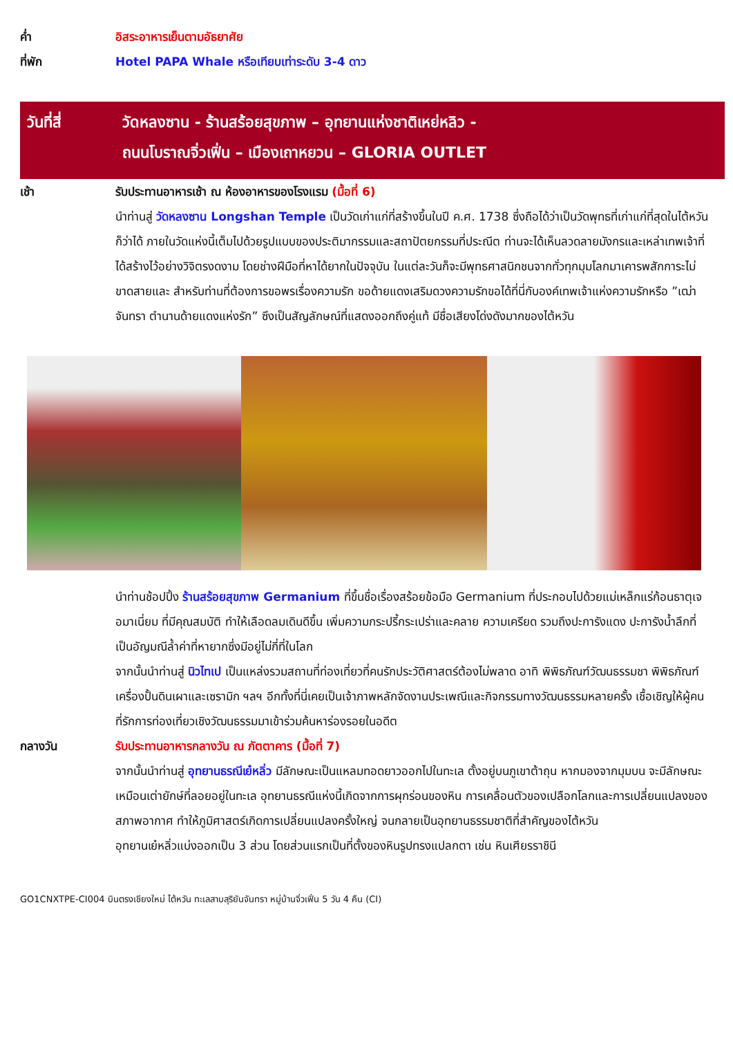ค่ำ อิสระอาหารเย็นตามอัธยาศัย
ที่พัก Hotel PAPA Whale หรือเทียบเท่าระดับ 3-4 ดาว
วันที่สี่ วัดหลงซาน - ร้านสร้อยสุขภาพ – อุทยานแห่งชาติเหย่หลิว -
ถนนโบราณจิ่วเฟิ่น – เมืองเถาหยวน – GLORIA OUTLET
เช้า รับประทานอาหารเช้า ณ ห้องอาหารของโรงแรม (มื้อที่ 6)
นำท่านสู่ วัดหลงซาน Longshan Temple เป็นวัดเก่าแก่ที่สร้างขึ้นในปี ค.ศ. 1738 ซึ่งถือได้ว่าเป็นวัดพุทธที่เก่าแก่ที่สุดในไต้หวันก็ว่าได้ ภายในวัดแห่งนี้เต็มไปด้วยรูปแบบของประติมากรรมและสถาปัตยกรรมที่ประณีต ท่านจะได้เห็นลวดลายมังกรและเหล่าเทพเจ้าที่ได้สร้างไว้อย่างวิจิตรงดงาม โดยช่างฝีมือที่หาได้ยากในปัจจุบัน ในแต่ละวันก็จะมีพุทธศาสนิกชนจากทั่วทุกมุมโลกมาเคารพสักการะไม่ขาดสายและ สำหรับท่านที่ต้องการขอพรเรื่องความรัก ขอด้ายแดงเสริมดวงความรักขอได้ที่นี่กับองค์เทพเจ้าแห่งความรักหรือ ”เฒ่าจันทรา ตำนานด้ายแดงแห่งรัก” ซึงเป็นสัญลักษณ์ที่แสดงออกถึงคู่แท้ มีชื่อเสียงโด่งดังมากของไต้หวัน
นำท่านช้อปปิ้ง ร้านสร้อยสุขภาพ Germanium ที่ขึ้นชื่อเรื่องสร้อยข้อมือ Germanium ที่ประกอบไปด้วยแม่เหล็กแร่ก้อนธาตุเจอมาเนี่ยม ที่มีคุณสมบัติ ทำให้เลือดลมเดินดีขึ้น เพิ่มความกระปรี้กระเปร่าและคลาย ความเครียด รวมถึงปะการังแดง ปะการังน้ำลึกที่เป็นอัญมณีล้ำค่าที่หายากซึ่งมีอยู่ไม่กี่ที่ในโลก
จากนั้นนำท่านสู่ นิวไทเป เป็นแหล่งรวมสถานที่ท่องเที่ยวที่คนรักประวัติศาสตร์ต้องไม่พลาด อาทิ พิพิธภัณฑ์วัฒนธรรมชา พิพิธภัณฑ์เครื่องปั้นดินเผาและเซรามิก ฯลฯ อีกทั้งที่นี่เคยเป็นเจ้าภาพหลักจัดงานประเพณีและกิจกรรมทางวัฒนธรรมหลายครั้ง เชื้อเชิญให้ผู้คนที่รักการท่องเที่ยวเชิงวัฒนธรรมมาเข้าร่วมค้นหาร่องรอยในอดีต
กลางวัน รับประทานอาหารกลางวัน ณ ภัตตาคาร (มื้อที่ 7)
จากนั้นนำท่านสู่ อุทยานธรณีเย๋หลิ่ว มีลักษณะเป็นแหลมทอดยาวออกไปในทะเล ตั้งอยู่บนภูเขาต้าถุน หากมองจากมุมบน จะมีลักษณะเหมือนเต่ายักษ์ที่ลอยอยู่ในทะเล อุทยานธรณีแห่งนี้เกิดจากการผุกร่อนของหิน การเคลื่อนตัวของเปลือกโลกและการเปลี่ยนแปลงของสภาพอากาศ ทำให้ภูมิศาสตร์เกิดการเปลี่ยนแปลงครั้งใหญ่ จนกลายเป็นอุทยานธรรมชาติที่สำคัญของไต้หวัน
อุทยานเย๋หลิ่วแบ่งออกเป็น 3 ส่วน โดยส่วนแรกเป็นที่ตั้งของหินรูปทรงแปลกตา เช่น หินเศียรราชินี
GO1CNXTPE-CI004 บินตรงเชียงใหม่ ไต้หวัน ทะเลสาบสุริยันจันทรา หมู่บ้านจิ่วเฟิ่น 5 วัน 4 คืน (CI)